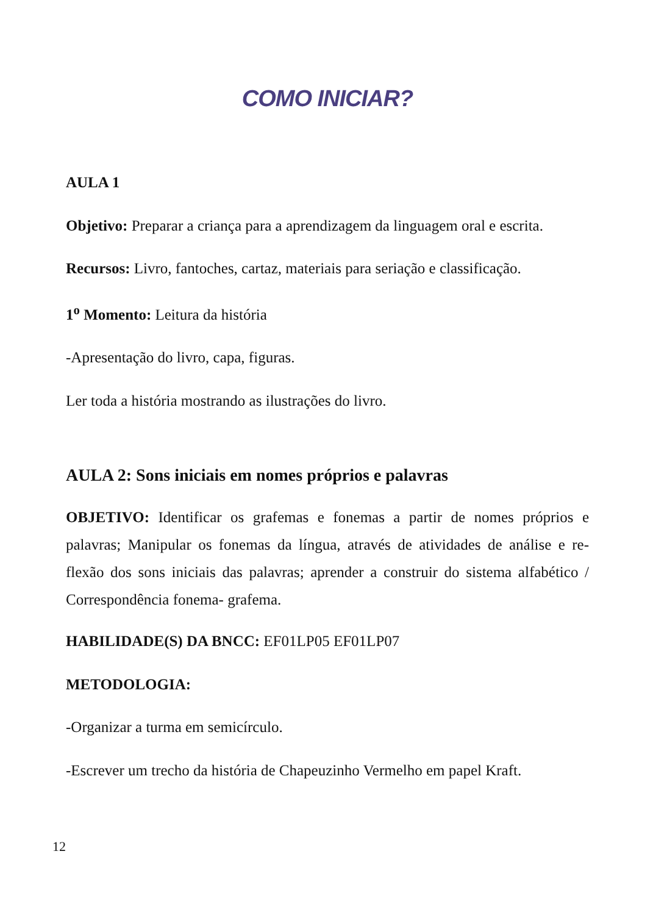COMO INICIAR?
AULA 1
Objetivo: Preparar a criança para a aprendizagem da linguagem oral e escrita.
Recursos: Livro, fantoches, cartaz, materiais para seriação e classificação.
1<sup>o</sup> Momento: Leitura da história
-Apresentação do livro, capa, figuras.
Ler toda a história mostrando as ilustrações do livro.
AULA 2: Sons iniciais em nomes próprios e palavras
OBJETIVO: Identificar os grafemas e fonemas a partir de nomes próprios e palavras; Manipular os fonemas da língua, através de atividades de análise e re-flexão dos sons iniciais das palavras; aprender a construir do sistema alfabético / Correspondência fonema- grafema.
HABILIDADE(S) DA BNCC: EF01LP05 EF01LP07
METODOLOGIA:
-Organizar a turma em semicírculo.
-Escrever um trecho da história de Chapeuzinho Vermelho em papel Kraft.
12